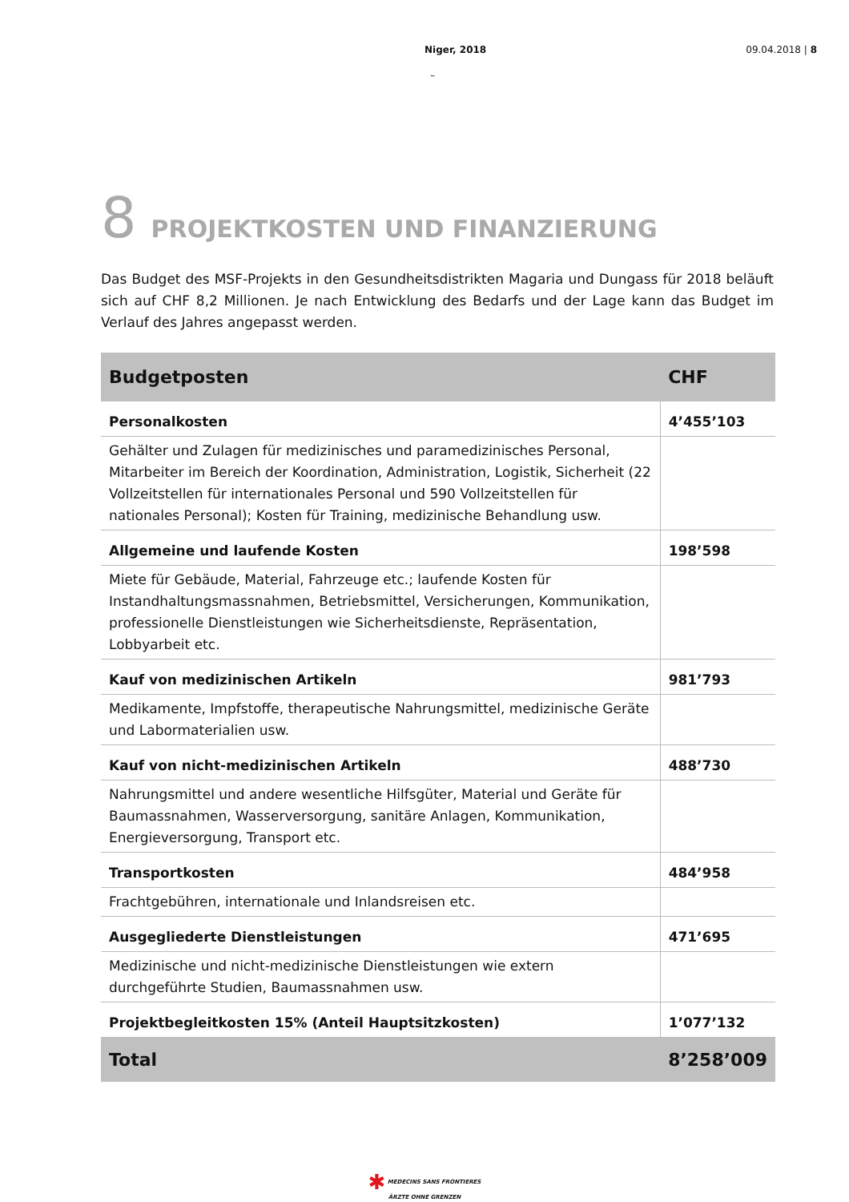Niger, 2018 09.04.2018 | 8
–
8 PROJEKTKOSTEN UND FINANZIERUNG
Das Budget des MSF-Projekts in den Gesundheitsdistrikten Magaria und Dungass für 2018 beläuft sich auf CHF 8,2 Millionen. Je nach Entwicklung des Bedarfs und der Lage kann das Budget im Verlauf des Jahres angepasst werden.
| Budgetposten | CHF |
| --- | --- |
| Personalkosten | 4’455’103 |
| Gehälter und Zulagen für medizinisches und paramedizinisches Personal, Mitarbeiter im Bereich der Koordination, Administration, Logistik, Sicherheit (22 Vollzeitstellen für internationales Personal und 590 Vollzeitstellen für nationales Personal); Kosten für Training, medizinische Behandlung usw. | |
| Allgemeine und laufende Kosten | 198’598 |
| Miete für Gebäude, Material, Fahrzeuge etc.; laufende Kosten für Instandhaltungsmassnahmen, Betriebsmittel, Versicherungen, Kommunikation, professionelle Dienstleistungen wie Sicherheitsdienste, Repräsentation, Lobbyarbeit etc. | |
| Kauf von medizinischen Artikeln | 981’793 |
| Medikamente, Impfstoffe, therapeutische Nahrungsmittel, medizinische Geräte und Labormaterialien usw. | |
| Kauf von nicht-medizinischen Artikeln | 488’730 |
| Nahrungsmittel und andere wesentliche Hilfsgüter, Material und Geräte für Baumassnahmen, Wasserversorgung, sanitäre Anlagen, Kommunikation, Energieversorgung, Transport etc. | |
| Transportkosten | 484’958 |
| Frachtgebühren, internationale und Inlandsreisen etc. | |
| Ausgegliederte Dienstleistungen | 471’695 |
| Medizinische und nicht-medizinische Dienstleistungen wie extern durchgeführte Studien, Baumassnahmen usw. | |
| Projektbegleitkosten 15% (Anteil Hauptsitzkosten) | 1’077’132 |
| Total | 8’258’009 |
✱ MEDECINS SANS FRONTIERES
ÄRZTE OHNE GRENZEN